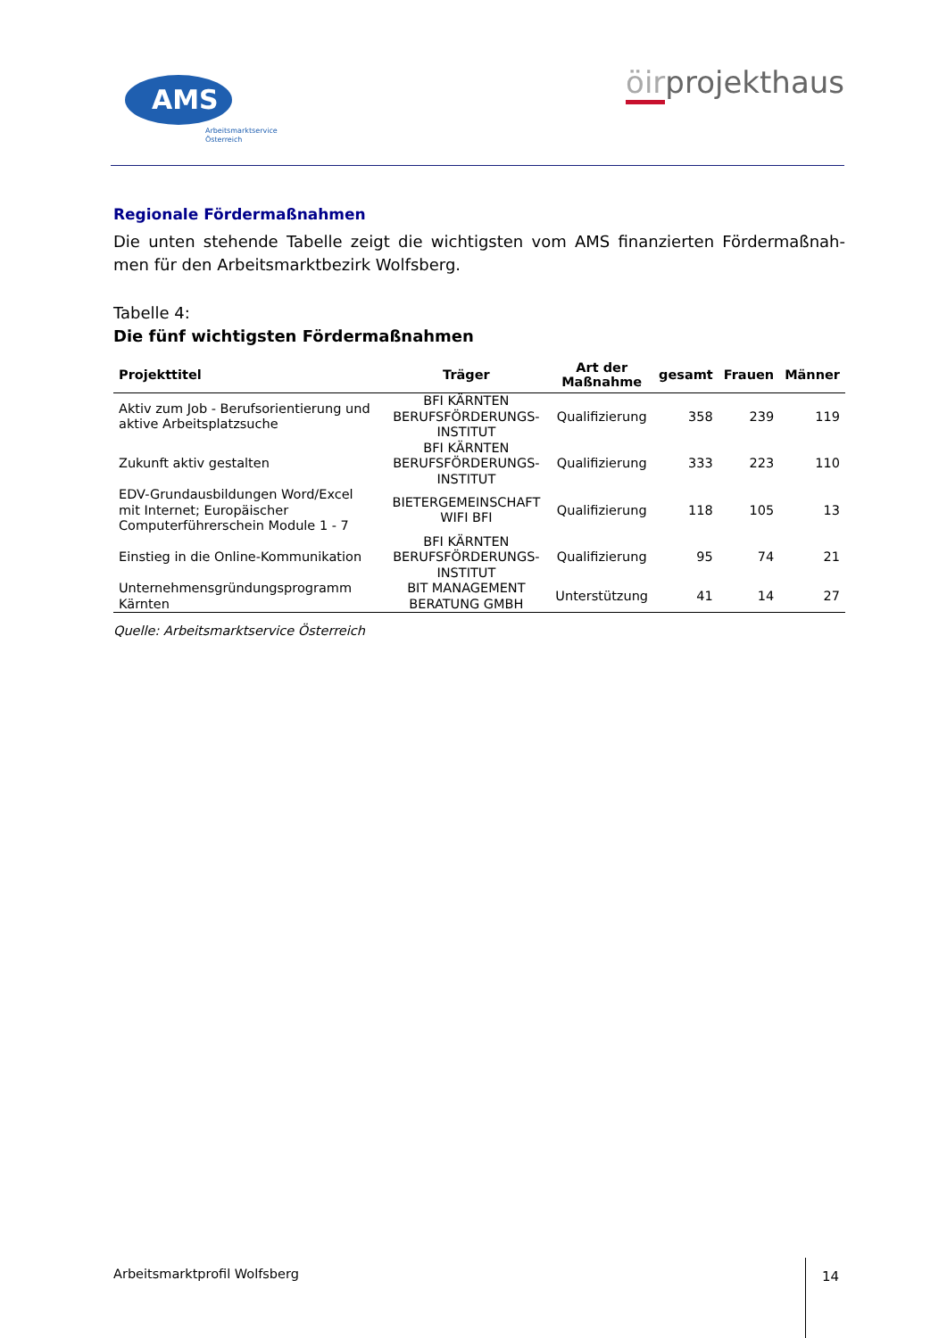AMS
Arbeitsmarktservice
Österreich
öirprojekthaus
Regionale Fördermaßnahmen
Die unten stehende Tabelle zeigt die wichtigsten vom AMS finanzierten Fördermaßnah-men für den Arbeitsmarktbezirk Wolfsberg.
Tabelle 4:
Die fünf wichtigsten Fördermaßnahmen
| Projekttitel | Träger | Art der Maßnahme | gesamt | Frauen | Männer |
| --- | --- | --- | --- | --- | --- |
| Aktiv zum Job - Berufsorientierung und aktive Arbeitsplatzsuche | BFI KÄRNTEN BERUFSFÖRDERUNGS-INSTITUT | Qualifizierung | 358 | 239 | 119 |
| Zukunft aktiv gestalten | BFI KÄRNTEN BERUFSFÖRDERUNGS-INSTITUT | Qualifizierung | 333 | 223 | 110 |
| EDV-Grundausbildungen Word/Excel mit Internet; Europäischer Computerführerschein Module 1 - 7 | BIETERGEMEINSCHAFT WIFI BFI | Qualifizierung | 118 | 105 | 13 |
| Einstieg in die Online-Kommunikation | BFI KÄRNTEN BERUFSFÖRDERUNGS-INSTITUT | Qualifizierung | 95 | 74 | 21 |
| Unternehmensgründungsprogramm Kärnten | BIT MANAGEMENT BERATUNG GMBH | Unterstützung | 41 | 14 | 27 |
Quelle: Arbeitsmarktservice Österreich
Arbeitsmarktprofil Wolfsberg
14